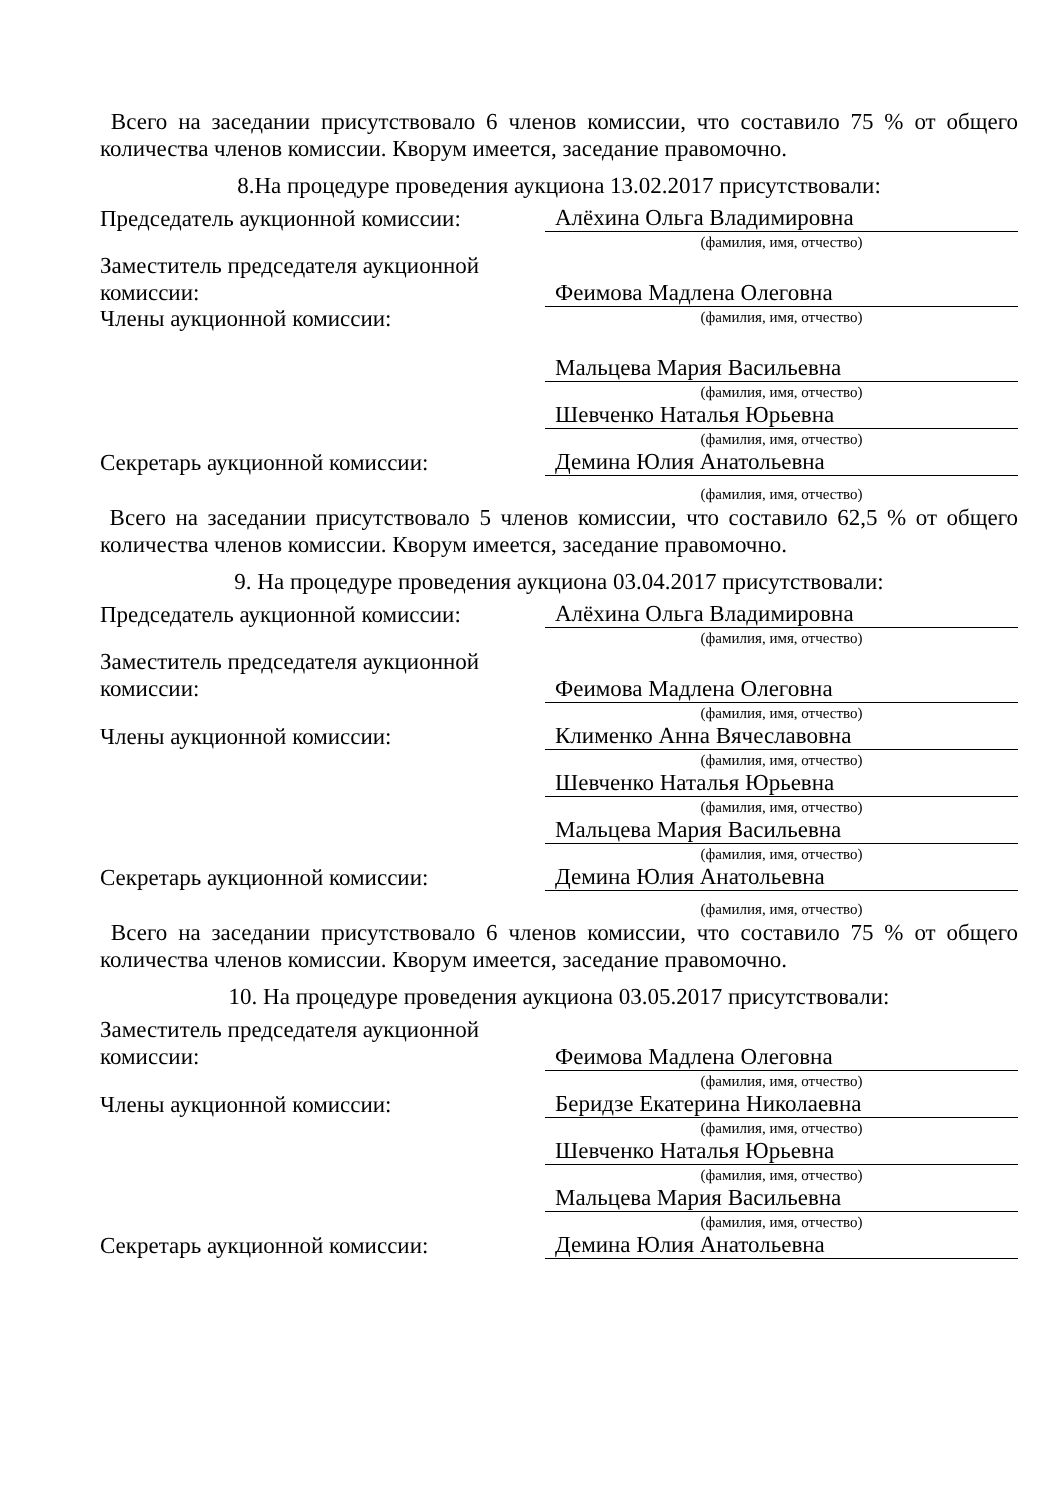Всего на заседании присутствовало 6 членов комиссии, что составило 75 % от общего количества членов комиссии. Кворум имеется, заседание правомочно.
8.На процедуре проведения аукциона 13.02.2017 присутствовали:
Председатель аукционной комиссии:
Алёхина Ольга Владимировна
(фамилия, имя, отчество)
Заместитель председателя аукционной комиссии:
Феимова Мадлена Олеговна
(фамилия, имя, отчество)
Члены аукционной комиссии:
Мальцева Мария Васильевна
(фамилия, имя, отчество)
Шевченко Наталья Юрьевна
(фамилия, имя, отчество)
Секретарь аукционной комиссии:
Демина Юлия Анатольевна
(фамилия, имя, отчество)
Всего на заседании присутствовало 5 членов комиссии, что составило 62,5 % от общего количества членов комиссии. Кворум имеется, заседание правомочно.
9. На процедуре проведения аукциона 03.04.2017 присутствовали:
Председатель аукционной комиссии:
Алёхина Ольга Владимировна
(фамилия, имя, отчество)
Заместитель председателя аукционной комиссии:
Феимова Мадлена Олеговна
(фамилия, имя, отчество)
Члены аукционной комиссии:
Клименко Анна Вячеславовна
(фамилия, имя, отчество)
Шевченко Наталья Юрьевна
(фамилия, имя, отчество)
Мальцева Мария Васильевна
(фамилия, имя, отчество)
Секретарь аукционной комиссии:
Демина Юлия Анатольевна
(фамилия, имя, отчество)
Всего на заседании присутствовало 6 членов комиссии, что составило 75 % от общего количества членов комиссии. Кворум имеется, заседание правомочно.
10. На процедуре проведения аукциона 03.05.2017 присутствовали:
Заместитель председателя аукционной комиссии:
Феимова Мадлена Олеговна
(фамилия, имя, отчество)
Члены аукционной комиссии:
Беридзе Екатерина Николаевна
(фамилия, имя, отчество)
Шевченко Наталья Юрьевна
(фамилия, имя, отчество)
Мальцева Мария Васильевна
(фамилия, имя, отчество)
Секретарь аукционной комиссии:
Демина Юлия Анатольевна